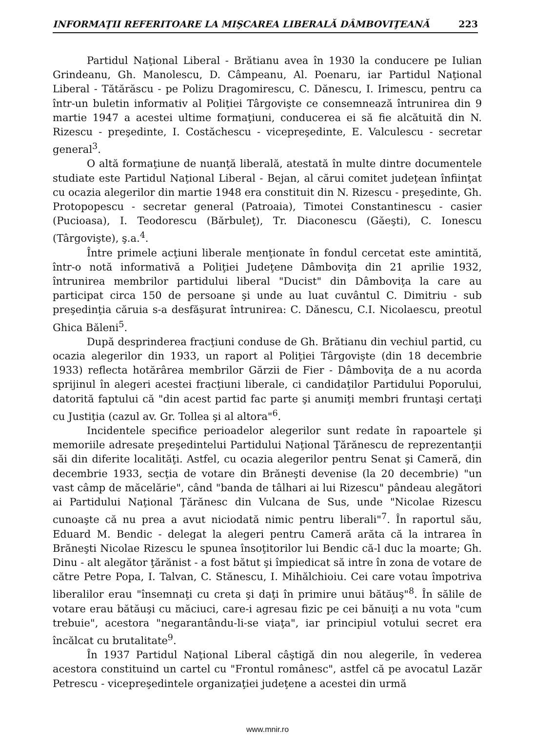INFORMAŢII REFERITOARE LA MIŞCAREA LIBERALĂ DÂMBOVIŢEANĂ 223
Partidul Naţional Liberal - Brătianu avea în 1930 la conducere pe Iulian Grindeanu, Gh. Manolescu, D. Câmpeanu, Al. Poenaru, iar Partidul Naţional Liberal - Tătărăscu - pe Polizu Dragomirescu, C. Dănescu, I. Irimescu, pentru ca într-un buletin informativ al Poliţiei Târgovişte ce consemnează întrunirea din 9 martie 1947 a acestei ultime formaţiuni, conducerea ei să fie alcătuită din N. Rizescu - preşedinte, I. Costăchescu - vicepreşedinte, E. Valculescu - secretar general<sup>3</sup>.
O altă formaţiune de nuanţă liberală, atestată în multe dintre documentele studiate este Partidul Naţional Liberal - Bejan, al cărui comitet judeţean înfiinţat cu ocazia alegerilor din martie 1948 era constituit din N. Rizescu - preşedinte, Gh. Protopopescu - secretar general (Patroaia), Timotei Constantinescu - casier (Pucioasa), I. Teodorescu (Bărbuleţ), Tr. Diaconescu (Găeşti), C. Ionescu (Târgovişte), ş.a.<sup>4</sup>.
Între primele acţiuni liberale menţionate în fondul cercetat este amintită, într-o notă informativă a Poliţiei Judeţene Dâmboviţa din 21 aprilie 1932, întrunirea membrilor partidului liberal "Ducist" din Dâmboviţa la care au participat circa 150 de persoane şi unde au luat cuvântul C. Dimitriu - sub preşedinţia căruia s-a desfăşurat întrunirea: C. Dănescu, C.I. Nicolaescu, preotul Ghica Băleni<sup>5</sup>.
După desprinderea fracţiuni conduse de Gh. Brătianu din vechiul partid, cu ocazia alegerilor din 1933, un raport al Poliţiei Târgovişte (din 18 decembrie 1933) reflecta hotărârea membrilor Gărzii de Fier - Dâmboviţa de a nu acorda sprijinul în alegeri acestei fracţiuni liberale, ci candidaţilor Partidului Poporului, datorită faptului că "din acest partid fac parte şi anumiţi membri fruntaşi certaţi cu Justiţia (cazul av. Gr. Tollea şi al altora"<sup>6</sup>.
Incidentele specifice perioadelor alegerilor sunt redate în rapoartele şi memoriile adresate preşedintelui Partidului Naţional Ţărănescu de reprezentanţii săi din diferite localităţi. Astfel, cu ocazia alegerilor pentru Senat şi Cameră, din decembrie 1933, secţia de votare din Brăneşti devenise (la 20 decembrie) "un vast câmp de măcelărie", când "banda de tâlhari ai lui Rizescu" pândeau alegători ai Partidului Naţional Ţărănesc din Vulcana de Sus, unde "Nicolae Rizescu cunoaşte că nu prea a avut niciodată nimic pentru liberali"<sup>7</sup>. În raportul său, Eduard M. Bendic - delegat la alegeri pentru Cameră arăta că la intrarea în Brăneşti Nicolae Rizescu le spunea însoţitorilor lui Bendic că-l duc la moarte; Gh. Dinu - alt alegător ţărănist - a fost bătut şi împiedicat să intre în zona de votare de către Petre Popa, I. Talvan, C. Stănescu, I. Mihălchioiu. Cei care votau împotriva liberalilor erau "însemnaţi cu creta şi daţi în primire unui bătăuş"<sup>8</sup>. În sălile de votare erau bătăuşi cu măciuci, care-i agresau fizic pe cei bănuiţi a nu vota "cum trebuie", acestora "negarantându-li-se viaţa", iar principiul votului secret era încălcat cu brutalitate<sup>9</sup>.
În 1937 Partidul Naţional Liberal câştigă din nou alegerile, în vederea acestora constituind un cartel cu "Frontul românesc", astfel că pe avocatul Lazăr Petrescu - vicepreşedintele organizaţiei judeţene a acestei din urmă
www.mnir.ro